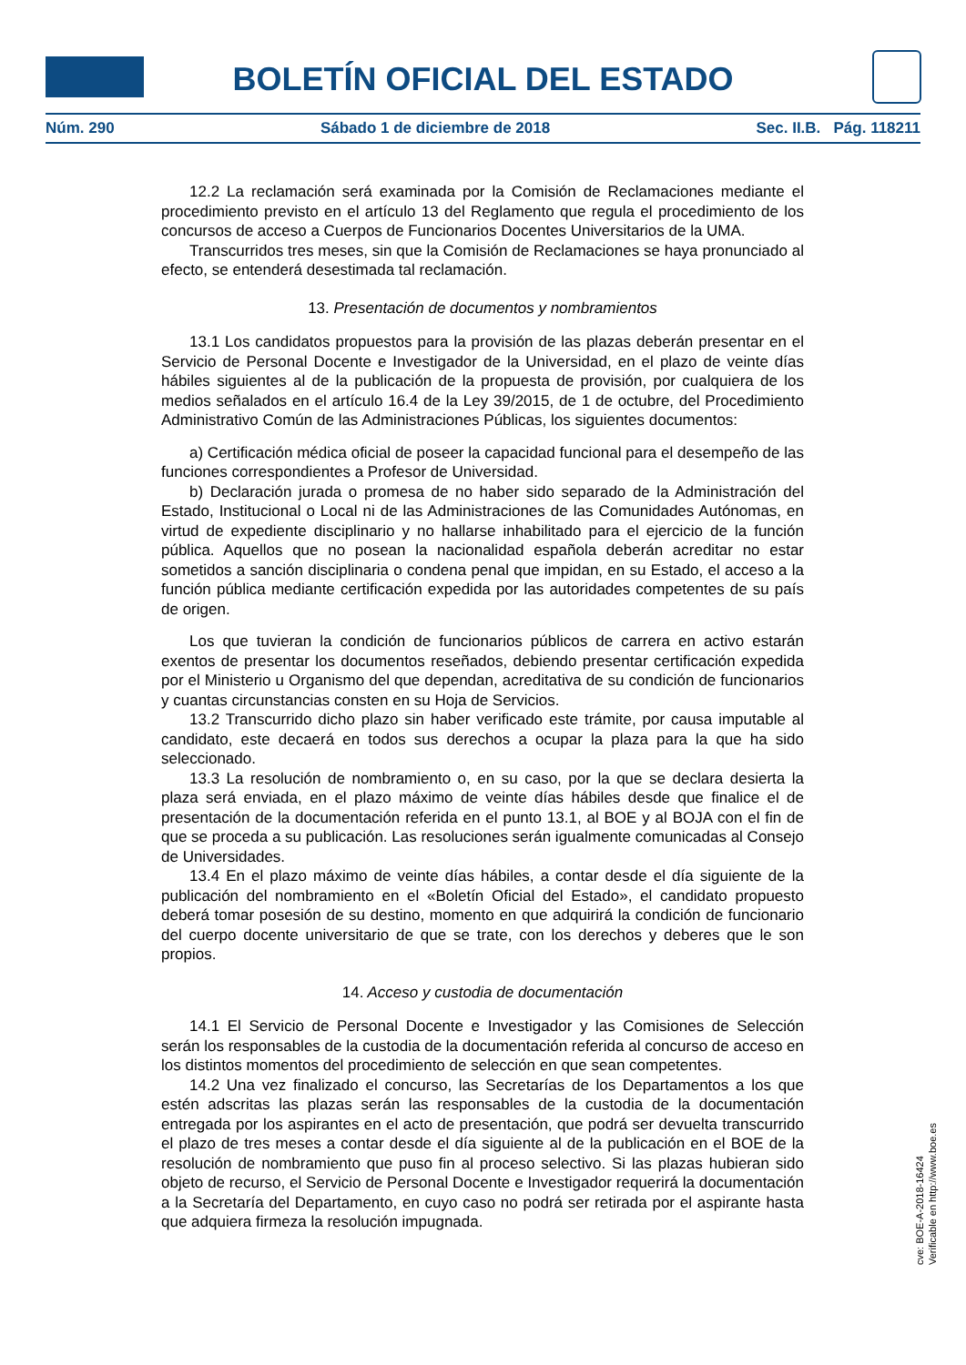BOLETÍN OFICIAL DEL ESTADO
Núm. 290 Sábado 1 de diciembre de 2018 Sec. II.B. Pág. 118211
12.2 La reclamación será examinada por la Comisión de Reclamaciones mediante el procedimiento previsto en el artículo 13 del Reglamento que regula el procedimiento de los concursos de acceso a Cuerpos de Funcionarios Docentes Universitarios de la UMA.
Transcurridos tres meses, sin que la Comisión de Reclamaciones se haya pronunciado al efecto, se entenderá desestimada tal reclamación.
13. Presentación de documentos y nombramientos
13.1 Los candidatos propuestos para la provisión de las plazas deberán presentar en el Servicio de Personal Docente e Investigador de la Universidad, en el plazo de veinte días hábiles siguientes al de la publicación de la propuesta de provisión, por cualquiera de los medios señalados en el artículo 16.4 de la Ley 39/2015, de 1 de octubre, del Procedimiento Administrativo Común de las Administraciones Públicas, los siguientes documentos:
a) Certificación médica oficial de poseer la capacidad funcional para el desempeño de las funciones correspondientes a Profesor de Universidad.
b) Declaración jurada o promesa de no haber sido separado de la Administración del Estado, Institucional o Local ni de las Administraciones de las Comunidades Autónomas, en virtud de expediente disciplinario y no hallarse inhabilitado para el ejercicio de la función pública. Aquellos que no posean la nacionalidad española deberán acreditar no estar sometidos a sanción disciplinaria o condena penal que impidan, en su Estado, el acceso a la función pública mediante certificación expedida por las autoridades competentes de su país de origen.
Los que tuvieran la condición de funcionarios públicos de carrera en activo estarán exentos de presentar los documentos reseñados, debiendo presentar certificación expedida por el Ministerio u Organismo del que dependan, acreditativa de su condición de funcionarios y cuantas circunstancias consten en su Hoja de Servicios.
13.2 Transcurrido dicho plazo sin haber verificado este trámite, por causa imputable al candidato, este decaerá en todos sus derechos a ocupar la plaza para la que ha sido seleccionado.
13.3 La resolución de nombramiento o, en su caso, por la que se declara desierta la plaza será enviada, en el plazo máximo de veinte días hábiles desde que finalice el de presentación de la documentación referida en el punto 13.1, al BOE y al BOJA con el fin de que se proceda a su publicación. Las resoluciones serán igualmente comunicadas al Consejo de Universidades.
13.4 En el plazo máximo de veinte días hábiles, a contar desde el día siguiente de la publicación del nombramiento en el «Boletín Oficial del Estado», el candidato propuesto deberá tomar posesión de su destino, momento en que adquirirá la condición de funcionario del cuerpo docente universitario de que se trate, con los derechos y deberes que le son propios.
14. Acceso y custodia de documentación
14.1 El Servicio de Personal Docente e Investigador y las Comisiones de Selección serán los responsables de la custodia de la documentación referida al concurso de acceso en los distintos momentos del procedimiento de selección en que sean competentes.
14.2 Una vez finalizado el concurso, las Secretarías de los Departamentos a los que estén adscritas las plazas serán las responsables de la custodia de la documentación entregada por los aspirantes en el acto de presentación, que podrá ser devuelta transcurrido el plazo de tres meses a contar desde el día siguiente al de la publicación en el BOE de la resolución de nombramiento que puso fin al proceso selectivo. Si las plazas hubieran sido objeto de recurso, el Servicio de Personal Docente e Investigador requerirá la documentación a la Secretaría del Departamento, en cuyo caso no podrá ser retirada por el aspirante hasta que adquiera firmeza la resolución impugnada.
cve: BOE-A-2018-16424
Verificable en http://www.boe.es